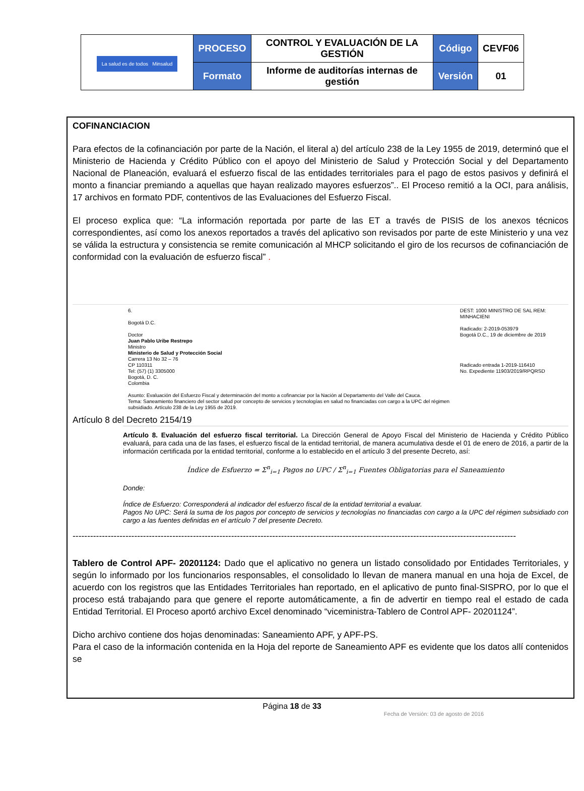| La salud es de todos Minsalud | PROCESO | CONTROL Y EVALUACIÓN DE LA GESTIÓN | Código | CEVF06 |
| | Formato | Informe de auditorías internas de gestión | Versión | 01 |
COFINANCIACION
Para efectos de la cofinanciación por parte de la Nación, el literal a) del artículo 238 de la Ley 1955 de 2019, determinó que el Ministerio de Hacienda y Crédito Público con el apoyo del Ministerio de Salud y Protección Social y del Departamento Nacional de Planeación, evaluará el esfuerzo fiscal de las entidades territoriales para el pago de estos pasivos y definirá el monto a financiar premiando a aquellas que hayan realizado mayores esfuerzos”.. El Proceso remitió a la OCI, para análisis, 17 archivos en formato PDF, contentivos de las Evaluaciones del Esfuerzo Fiscal.
El proceso explica que: “La información reportada por parte de las ET a través de PISIS de los anexos técnicos correspondientes, así como los anexos reportados a través del aplicativo son revisados por parte de este Ministerio y una vez se válida la estructura y consistencia se remite comunicación al MHCP solicitando el giro de los recursos de cofinanciación de conformidad con la evaluación de esfuerzo fiscal” .
6.
Bogotá D.C.
Doctor
Juan Pablo Uribe Restrepo
Ministro
Ministerio de Salud y Protección Social
Carrera 13 No 32 – 76
CP 110311
Tel: (57) (1) 3305000
Bogotá, D. C.
Colombia
Asunto: Evaluación del Esfuerzo Fiscal y determinación del monto a cofinanciar por la Nación al Departamento del Valle del Cauca.
Tema: Saneamiento financiero del sector salud por concepto de servicios y tecnologías en salud no financiadas con cargo a la UPC del régimen subsidiado. Artículo 238 de la Ley 1955 de 2019.
DEST: 1000 MINISTRO DE SAL REM: MINHACIENI
Radicado: 2-2019-053979
Bogotá D.C., 19 de diciembre de 2019
Radicado entrada 1-2019-116410
No. Expediente 11903/2019/RPQRSD
Artículo 8 del Decreto 2154/19
Artículo 8. Evaluación del esfuerzo fiscal territorial. La Dirección General de Apoyo Fiscal del Ministerio de Hacienda y Crédito Público evaluará, para cada una de las fases, el esfuerzo fiscal de la entidad territorial, de manera acumulativa desde el 01 de enero de 2016, a partir de la información certificada por la entidad territorial, conforme a lo establecido en el artículo 3 del presente Decreto, así:
Índice de Esfuerzo = Σ<sup>n</sup><sub>i=1</sub> Pagos no UPC / Σ<sup>n</sup><sub>i=1</sub> Fuentes Obligatorias para el Saneamiento
Donde:
Índice de Esfuerzo: Corresponderá al indicador del esfuerzo fiscal de la entidad territorial a evaluar.
Pagos No UPC: Será la suma de los pagos por concepto de servicios y tecnologías no financiadas con cargo a la UPC del régimen subsidiado con cargo a las fuentes definidas en el artículo 7 del presente Decreto.
-------------------------------------------------------------------------------------------------------------------------------------------------------
Tablero de Control APF- 20201124: Dado que el aplicativo no genera un listado consolidado por Entidades Territoriales, y según lo informado por los funcionarios responsables, el consolidado lo llevan de manera manual en una hoja de Excel, de acuerdo con los registros que las Entidades Territoriales han reportado, en el aplicativo de punto final-SISPRO, por lo que el proceso está trabajando para que genere el reporte automáticamente, a fin de advertir en tiempo real el estado de cada Entidad Territorial. El Proceso aportó archivo Excel denominado “viceministra-Tablero de Control APF- 20201124”.
Dicho archivo contiene dos hojas denominadas: Saneamiento APF, y APF-PS.
Para el caso de la información contenida en la Hoja del reporte de Saneamiento APF es evidente que los datos allí contenidos se
Página 18 de 33
Fecha de Versión: 03 de agosto de 2016